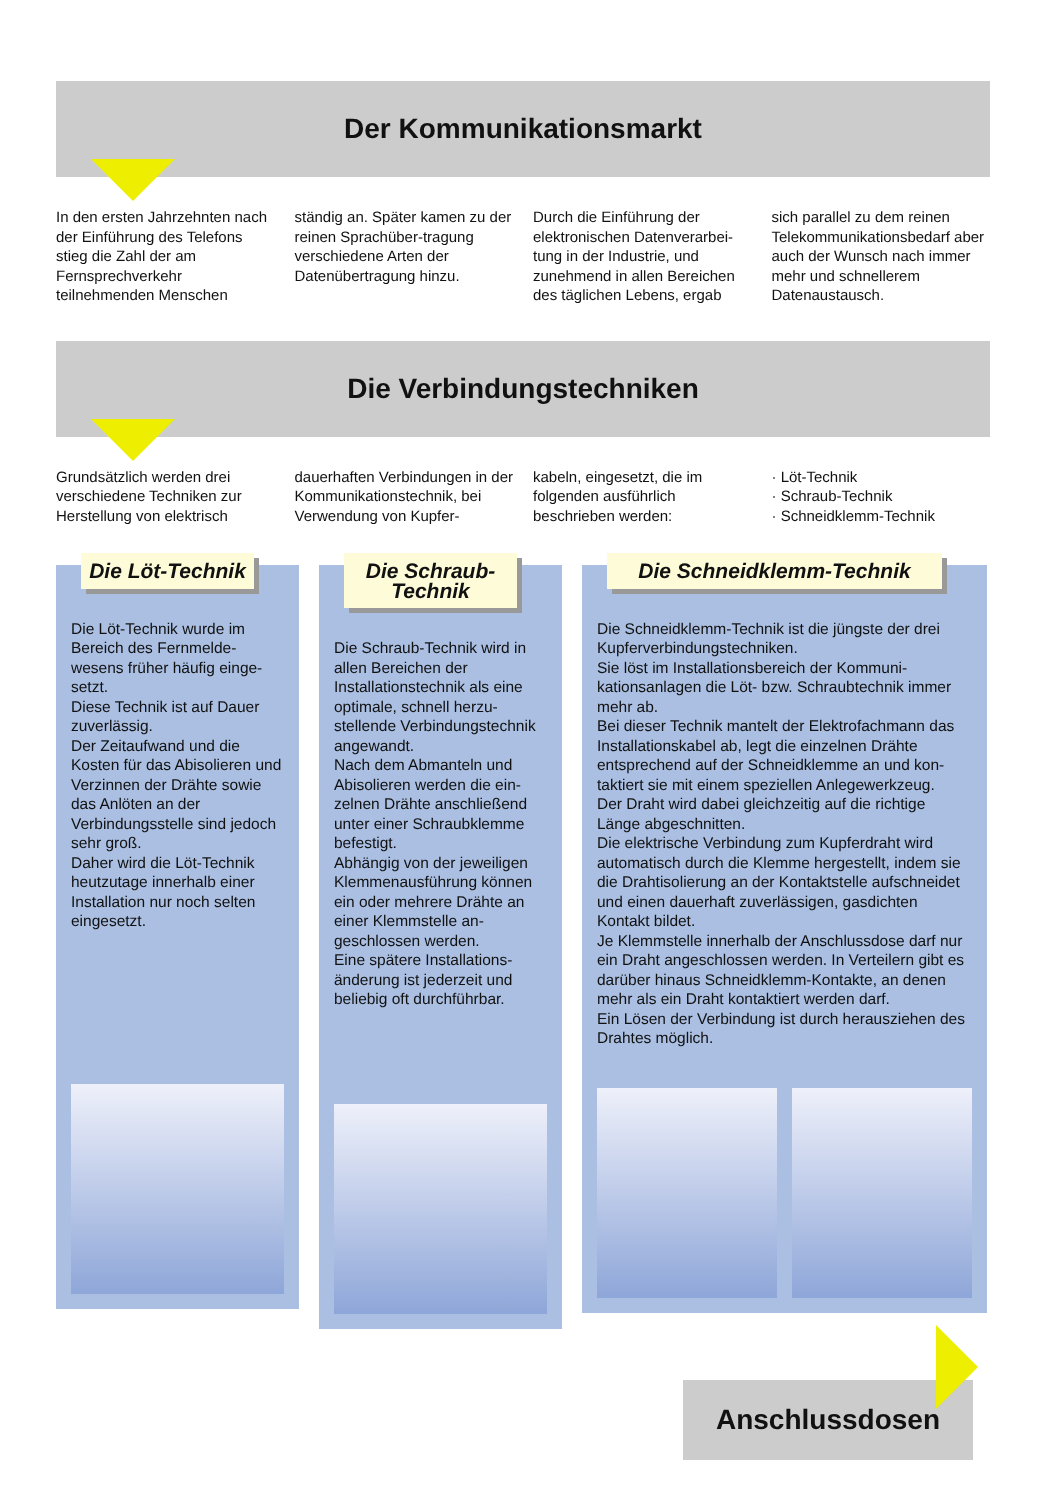Der Kommunikationsmarkt
In den ersten Jahrzehnten nach der Einführung des Telefons stieg die Zahl der am Fernsprechverkehr teilnehmenden Menschen
ständig an. Später kamen zu der reinen Sprachüber-tragung verschiedene Arten der Datenübertragung hinzu.
Durch die Einführung der elektronischen Datenverarbei-tung in der Industrie, und zunehmend in allen Bereichen des täglichen Lebens, ergab
sich parallel zu dem reinen Telekommunikationsbedarf aber auch der Wunsch nach immer mehr und schnellerem Datenaustausch.
Die Verbindungstechniken
Grundsätzlich werden drei verschiedene Techniken zur Herstellung von elektrisch
dauerhaften Verbindungen in der Kommunikationstechnik, bei Verwendung von Kupfer-
kabeln, eingesetzt, die im folgenden ausführlich beschrieben werden:
· Löt-Technik
· Schraub-Technik
· Schneidklemm-Technik
Die Löt-Technik
Die Löt-Technik wurde im Bereich des Fernmelde-wesens früher häufig einge-setzt.
Diese Technik ist auf Dauer zuverlässig.
Der Zeitaufwand und die Kosten für das Abisolieren und Verzinnen der Drähte sowie das Anlöten an der Verbindungsstelle sind jedoch sehr groß.
Daher wird die Löt-Technik heutzutage innerhalb einer Installation nur noch selten eingesetzt.
Die Schraub-Technik
Die Schraub-Technik wird in allen Bereichen der Installationstechnik als eine optimale, schnell herzu-stellende Verbindungstechnik angewandt.
Nach dem Abmanteln und Abisolieren werden die ein-zelnen Drähte anschließend unter einer Schraubklemme befestigt.
Abhängig von der jeweiligen Klemmenausführung können ein oder mehrere Drähte an einer Klemmstelle an-geschlossen werden.
Eine spätere Installations-änderung ist jederzeit und beliebig oft durchführbar.
Die Schneidklemm-Technik
Die Schneidklemm-Technik ist die jüngste der drei Kupferverbindungstechniken.
Sie löst im Installationsbereich der Kommuni-kationsanlagen die Löt- bzw. Schraubtechnik immer mehr ab.
Bei dieser Technik mantelt der Elektrofachmann das Installationskabel ab, legt die einzelnen Drähte entsprechend auf der Schneidklemme an und kon-taktiert sie mit einem speziellen Anlegewerkzeug.
Der Draht wird dabei gleichzeitig auf die richtige Länge abgeschnitten.
Die elektrische Verbindung zum Kupferdraht wird automatisch durch die Klemme hergestellt, indem sie die Drahtisolierung an der Kontaktstelle aufschneidet und einen dauerhaft zuverlässigen, gasdichten Kontakt bildet.
Je Klemmstelle innerhalb der Anschlussdose darf nur ein Draht angeschlossen werden. In Verteilern gibt es darüber hinaus Schneidklemm-Kontakte, an denen mehr als ein Draht kontaktiert werden darf.
Ein Lösen der Verbindung ist durch herausziehen des Drahtes möglich.
Anschlussdosen